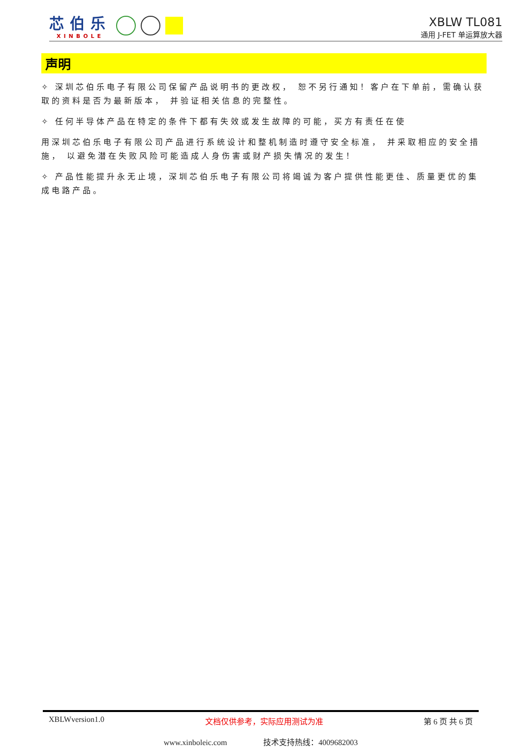芯伯乐
XINBOLE
XBLW TL081
通用 J-FET 单运算放大器
声明
✧ 深圳芯伯乐电子有限公司保留产品说明书的更改权， 恕不另行通知！客户在下单前，需确认获取的资料是否为最新版本， 并验证相关信息的完整性。
✧ 任何半导体产品在特定的条件下都有失效或发生故障的可能，买方有责任在使
用深圳芯伯乐电子有限公司产品进行系统设计和整机制造时遵守安全标准， 并采取相应的安全措施， 以避免潜在失败风险可能造成人身伤害或财产损失情况的发生！
✧ 产品性能提升永无止境，深圳芯伯乐电子有限公司将竭诚为客户提供性能更佳、质量更优的集成电路产品。
XBLWversion1.0 文档仅供参考，实际应用测试为准 第 6 页 共 6 页
www.xinboleic.com 技术支持热线：4009682003